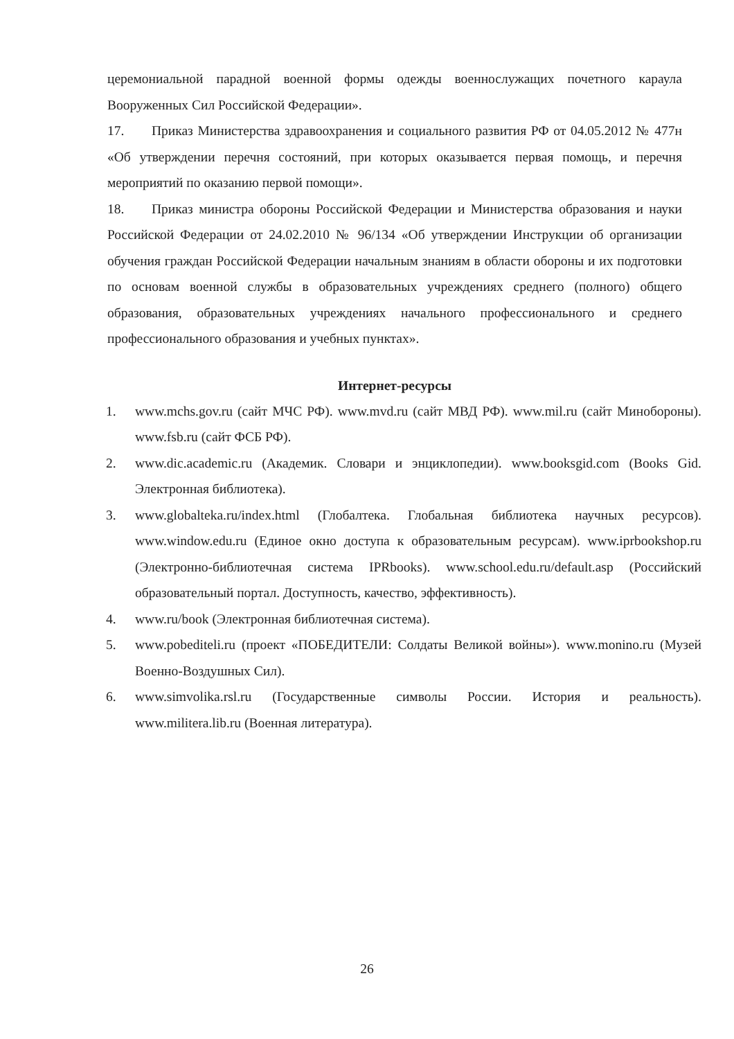церемониальной парадной военной формы одежды военнослужащих почетного караула Вооруженных Сил Российской Федерации».
17. Приказ Министерства здравоохранения и социального развития РФ от 04.05.2012 № 477н «Об утверждении перечня состояний, при которых оказывается первая помощь, и перечня мероприятий по оказанию первой помощи».
18. Приказ министра обороны Российской Федерации и Министерства образования и науки Российской Федерации от 24.02.2010 № 96/134 «Об утверждении Инструкции об организации обучения граждан Российской Федерации начальным знаниям в области обороны и их подготовки по основам военной службы в образовательных учреждениях среднего (полного) общего образования, образовательных учреждениях начального профессионального и среднего профессионального образования и учебных пунктах».
Интернет-ресурсы
1. www.mchs.gov.ru (сайт МЧС РФ). www.mvd.ru (сайт МВД РФ). www.mil.ru (сайт Минобороны). www.fsb.ru (сайт ФСБ РФ).
2. www.dic.academic.ru (Академик. Словари и энциклопедии). www.booksgid.com (Books Gid. Электронная библиотека).
3. www.globalteka.ru/index.html (Глобалтека. Глобальная библиотека научных ресурсов). www.window.edu.ru (Единое окно доступа к образовательным ресурсам). www.iprbookshop.ru (Электронно-библиотечная система IPRbooks). www.school.edu.ru/default.asp (Российский образовательный портал. Доступность, качество, эффективность).
4. www.ru/book (Электронная библиотечная система).
5. www.pobediteli.ru (проект «ПОБЕДИТЕЛИ: Солдаты Великой войны»). www.monino.ru (Музей Военно-Воздушных Сил).
6. www.simvolika.rsl.ru (Государственные символы России. История и реальность). www.militera.lib.ru (Военная литература).
26